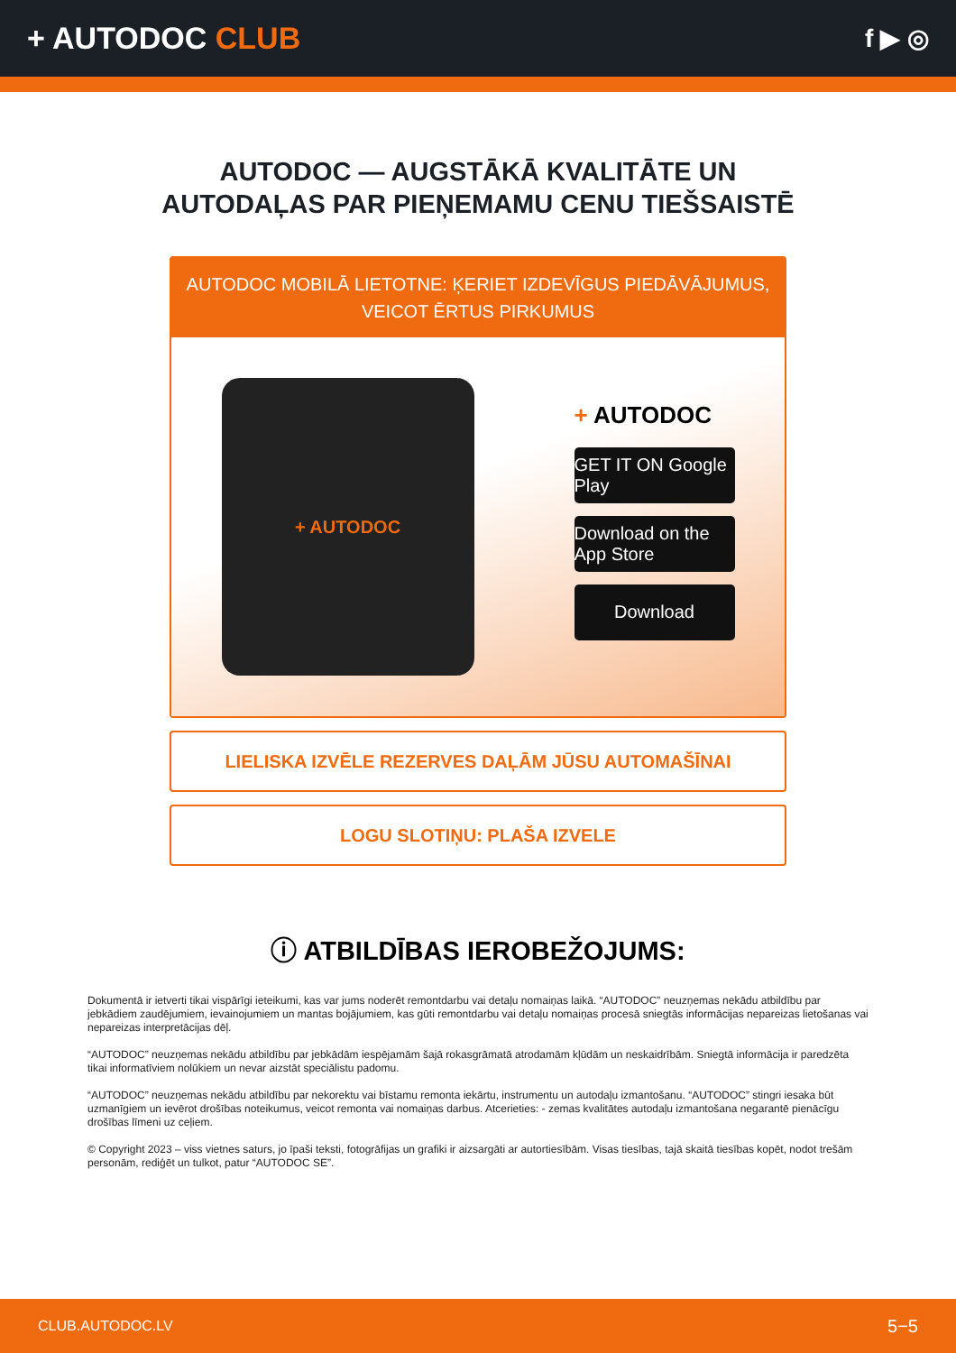+ AUTODOC CLUB
f ▶ ◎
AUTODOC — AUGSTĀKĀ KVALITĀTE UN
AUTODAĻAS PAR PIEŅEMAMU CENU TIEŠSAISTĒ
AUTODOC MOBILĀ LIETOTNE: ĶERIET IZDEVĪGUS PIEDĀVĀJUMUS,
VEICOT ĒRTUS PIRKUMUS
+ AUTODOC
+ AUTODOC
GET IT ON Google Play
Download on the App Store
Download
LIELISKA IZVĒLE REZERVES DAĻĀM JŪSU AUTOMAŠĪNAI
LOGU SLOTIŅU: PLAŠA IZVELE
ⓘ ATBILDĪBAS IEROBEŽOJUMS:
Dokumentā ir ietverti tikai vispārīgi ieteikumi, kas var jums noderēt remontdarbu vai detaļu nomaiņas laikā. “AUTODOC” neuzņemas nekādu atbildību par jebkādiem zaudējumiem, ievainojumiem un mantas bojājumiem, kas gūti remontdarbu vai detaļu nomaiņas procesā sniegtās informācijas nepareizas lietošanas vai nepareizas interpretācijas dēļ.
“AUTODOC” neuzņemas nekādu atbildību par jebkādām iespējamām šajā rokasgrāmatā atrodamām kļūdām un neskaidrībām. Sniegtā informācija ir paredzēta tikai informatīviem nolūkiem un nevar aizstāt speciālistu padomu.
“AUTODOC” neuzņemas nekādu atbildību par nekorektu vai bīstamu remonta iekārtu, instrumentu un autodaļu izmantošanu. “AUTODOC” stingri iesaka būt uzmanīgiem un ievērot drošības noteikumus, veicot remonta vai nomaiņas darbus. Atcerieties: - zemas kvalitātes autodaļu izmantošana negarantē pienācīgu drošības līmeni uz ceļiem.
© Copyright 2023 – viss vietnes saturs, jo īpaši teksti, fotogrāfijas un grafiki ir aizsargāti ar autortiesībām. Visas tiesības, tajā skaitā tiesības kopēt, nodot trešām personām, rediģēt un tulkot, patur “AUTODOC SE”.
CLUB.AUTODOC.LV 5−5